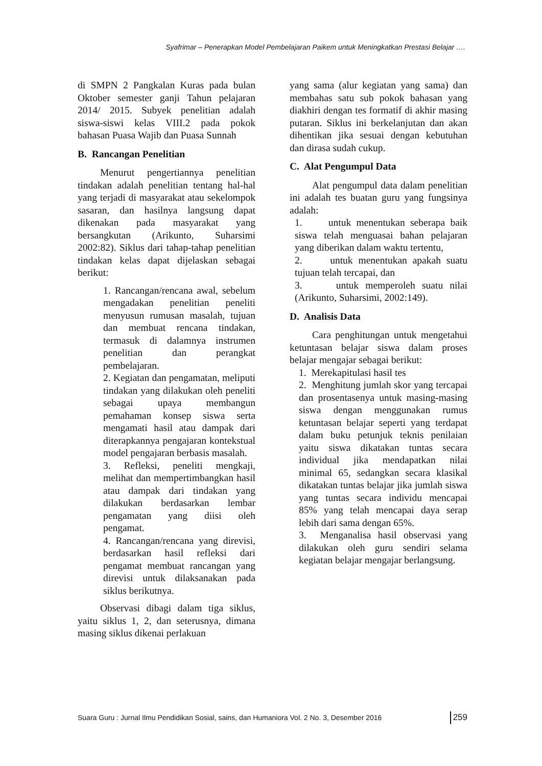Syafrimar – Penerapkan Model Pembelajaran Paikem untuk Meningkatkan Prestasi Belajar ….
di SMPN 2 Pangkalan Kuras pada bulan Oktober semester ganji Tahun pelajaran 2014/ 2015. Subyek penelitian adalah siswa-siswi kelas VIII.2 pada pokok bahasan Puasa Wajib dan Puasa Sunnah
B. Rancangan Penelitian
Menurut pengertiannya penelitian tindakan adalah penelitian tentang hal-hal yang terjadi di masyarakat atau sekelompok sasaran, dan hasilnya langsung dapat dikenakan pada masyarakat yang bersangkutan (Arikunto, Suharsimi 2002:82). Siklus dari tahap-tahap penelitian tindakan kelas dapat dijelaskan sebagai berikut:
1. Rancangan/rencana awal, sebelum mengadakan penelitian peneliti menyusun rumusan masalah, tujuan dan membuat rencana tindakan, termasuk di dalamnya instrumen penelitian dan perangkat pembelajaran.
2. Kegiatan dan pengamatan, meliputi tindakan yang dilakukan oleh peneliti sebagai upaya membangun pemahaman konsep siswa serta mengamati hasil atau dampak dari diterapkannya pengajaran kontekstual model pengajaran berbasis masalah.
3. Refleksi, peneliti mengkaji, melihat dan mempertimbangkan hasil atau dampak dari tindakan yang dilakukan berdasarkan lembar pengamatan yang diisi oleh pengamat.
4. Rancangan/rencana yang direvisi, berdasarkan hasil refleksi dari pengamat membuat rancangan yang direvisi untuk dilaksanakan pada siklus berikutnya.
Observasi dibagi dalam tiga siklus, yaitu siklus 1, 2, dan seterusnya, dimana masing siklus dikenai perlakuan
yang sama (alur kegiatan yang sama) dan membahas satu sub pokok bahasan yang diakhiri dengan tes formatif di akhir masing putaran. Siklus ini berkelanjutan dan akan dihentikan jika sesuai dengan kebutuhan dan dirasa sudah cukup.
C. Alat Pengumpul Data
Alat pengumpul data dalam penelitian ini adalah tes buatan guru yang fungsinya adalah:
1. untuk menentukan seberapa baik siswa telah menguasai bahan pelajaran yang diberikan dalam waktu tertentu,
2. untuk menentukan apakah suatu tujuan telah tercapai, dan
3. untuk memperoleh suatu nilai (Arikunto, Suharsimi, 2002:149).
D. Analisis Data
Cara penghitungan untuk mengetahui ketuntasan belajar siswa dalam proses belajar mengajar sebagai berikut:
1. Merekapitulasi hasil tes
2. Menghitung jumlah skor yang tercapai dan prosentasenya untuk masing-masing siswa dengan menggunakan rumus ketuntasan belajar seperti yang terdapat dalam buku petunjuk teknis penilaian yaitu siswa dikatakan tuntas secara individual jika mendapatkan nilai minimal 65, sedangkan secara klasikal dikatakan tuntas belajar jika jumlah siswa yang tuntas secara individu mencapai 85% yang telah mencapai daya serap lebih dari sama dengan 65%.
3. Menganalisa hasil observasi yang dilakukan oleh guru sendiri selama kegiatan belajar mengajar berlangsung.
Suara Guru : Jurnal Ilmu Pendidikan Sosial, sains, dan Humaniora Vol. 2 No. 3, Desember 2016 259